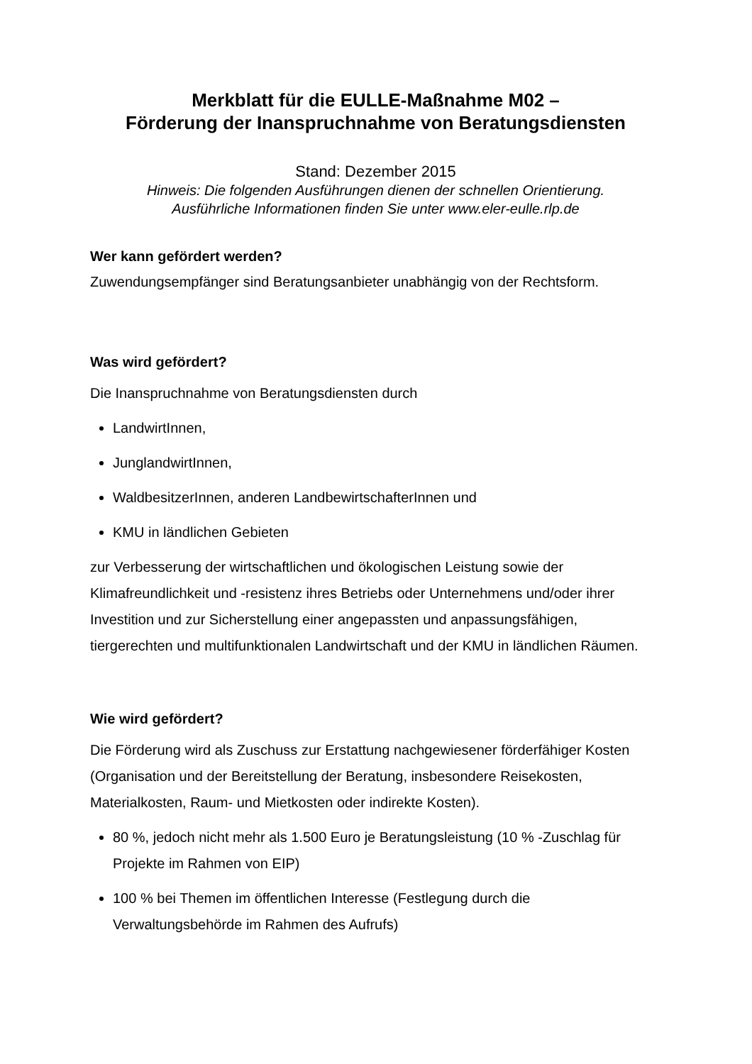Merkblatt für die EULLE-Maßnahme M02 –
Förderung der Inanspruchnahme von Beratungsdiensten
Stand: Dezember 2015
Hinweis: Die folgenden Ausführungen dienen der schnellen Orientierung.
Ausführliche Informationen finden Sie unter www.eler-eulle.rlp.de
Wer kann gefördert werden?
Zuwendungsempfänger sind Beratungsanbieter unabhängig von der Rechtsform.
Was wird gefördert?
Die Inanspruchnahme von Beratungsdiensten durch
LandwirtInnen,
JunglandwirtInnen,
WaldbesitzerInnen, anderen LandbewirtschafterInnen und
KMU in ländlichen Gebieten
zur Verbesserung der wirtschaftlichen und ökologischen Leistung sowie der Klimafreundlichkeit und -resistenz ihres Betriebs oder Unternehmens und/oder ihrer Investition und zur Sicherstellung einer angepassten und anpassungsfähigen, tiergerechten und multifunktionalen Landwirtschaft und der KMU in ländlichen Räumen.
Wie wird gefördert?
Die Förderung wird als Zuschuss zur Erstattung nachgewiesener förderfähiger Kosten (Organisation und der Bereitstellung der Beratung, insbesondere Reisekosten, Materialkosten, Raum- und Mietkosten oder indirekte Kosten).
80 %, jedoch nicht mehr als 1.500 Euro je Beratungsleistung (10 % -Zuschlag für Projekte im Rahmen von EIP)
100 % bei Themen im öffentlichen Interesse (Festlegung durch die Verwaltungsbehörde im Rahmen des Aufrufs)